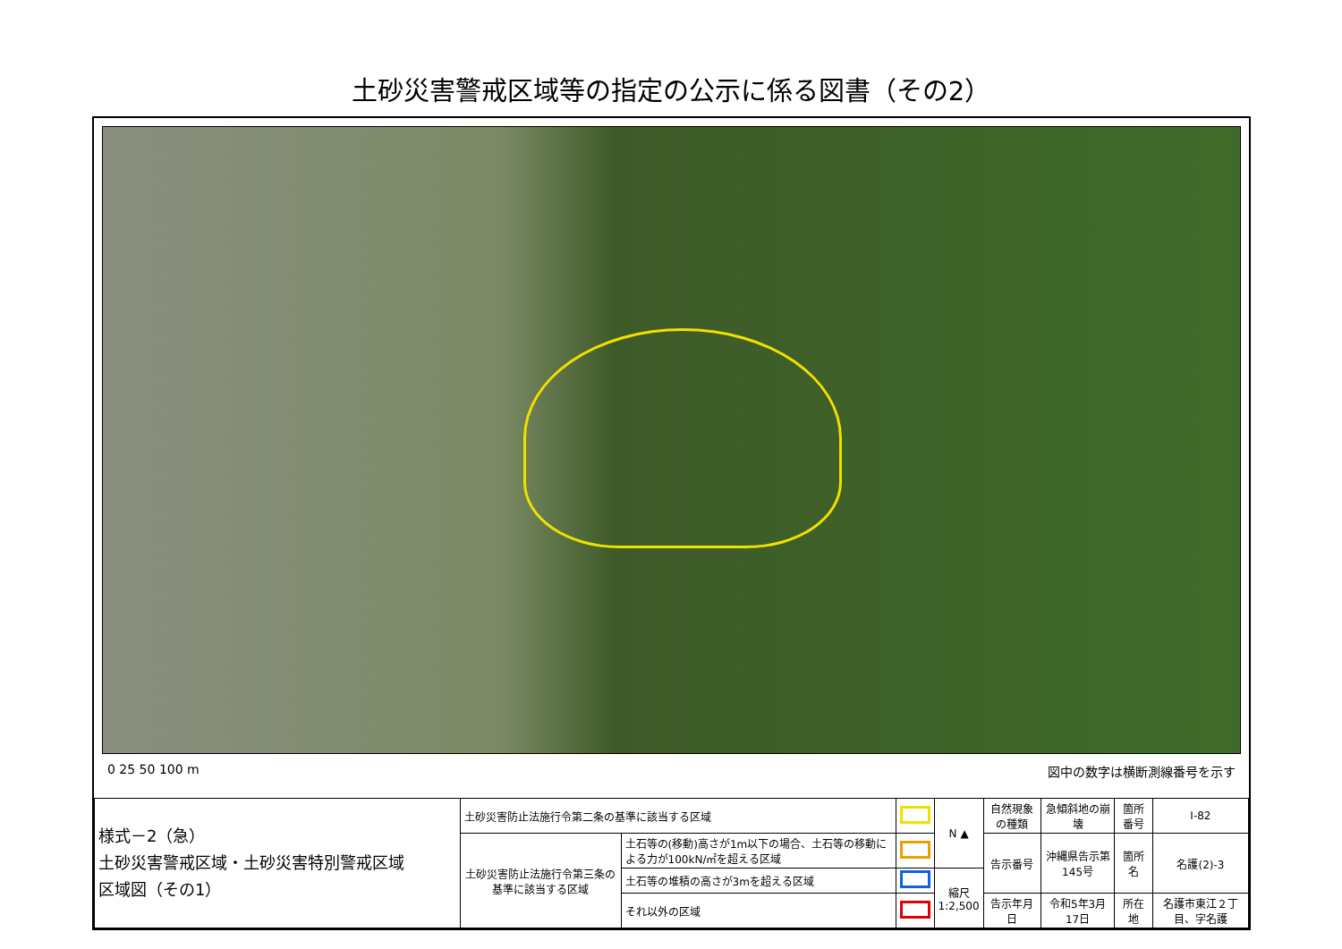土砂災害警戒区域等の指定の公示に係る図書（その2）
0 25 50 100 m 図中の数字は横断測線番号を示す
| 様式－2（急） 土砂災害警戒区域・土砂災害特別警戒区域 区域図（その1） | 土砂災害防止法施行令第二条の基準に該当する区域 | | | N ▲ | 自然現象の種類 | 急傾斜地の崩壊 | 箇所番号 | Ⅰ-82 |
| | 土砂災害防止法施行令第三条の基準に該当する区域 | 土石等の(移動)高さが1m以下の場合、土石等の移動による力が100kN/㎡を超える区域 | | | 告示番号 | 沖縄県告示第145号 | 箇所名 | 名護(2)-3 |
| | | 土石等の堆積の高さが3mを超える区域 | | 縮尺 1:2,500 | | | | |
| | | それ以外の区域 | | | 告示年月日 | 令和5年3月17日 | 所在地 | 名護市東江２丁目、字名護 |